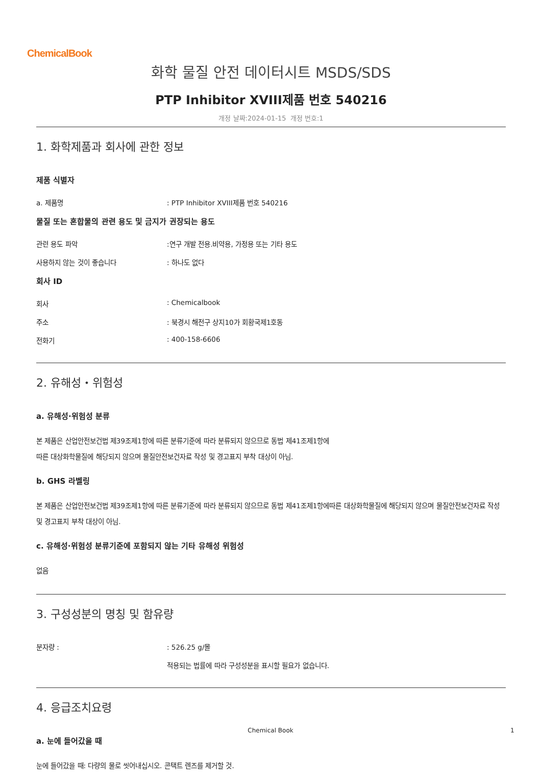ChemicalBook
화학 물질 안전 데이터시트 MSDS/SDS
PTP Inhibitor XVIII제품 번호 540216
개정 날짜:2024-01-15 개정 번호:1
1. 화학제품과 회사에 관한 정보
제품 식별자
a. 제품명: PTP Inhibitor XVIII제품 번호 540216
물질 또는 혼합물의 관련 용도 및 금지가 권장되는 용도
관련 용도 파악:연구 개발 전용.비약용, 가정용 또는 기타 용도
사용하지 않는 것이 좋습니다: 하나도 없다
회사 ID
회사: Chemicalbook
주소: 북경시 해전구 상지10가 회황국제1호동
전화기: 400-158-6606
2. 유해성・위험성
a. 유해성·위험성 분류
본 제품은 산업안전보건법 제39조제1항에 따른 분류기준에 따라 분류되지 않으므로 동법 제41조제1항에
따른 대상화학물질에 해당되지 않으며 물질안전보건자료 작성 및 경고표지 부착 대상이 아님.
b. GHS 라벨링
본 제품은 산업안전보건법 제39조제1항에 따른 분류기준에 따라 분류되지 않으므로 동법 제41조제1항에따른 대상화학물질에 해당되지 않으며 물질안전보건자료 작성 및 경고표지 부착 대상이 아님.
c. 유해성·위험성 분류기준에 포함되지 않는 기타 유해성 위험성
없음
3. 구성성분의 명칭 및 함유량
분자량 :: 526.25 g/몰
적용되는 법률에 따라 구성성분을 표시할 필요가 없습니다.
4. 응급조치요령
a. 눈에 들어갔을 때
눈에 들어갔을 때: 다량의 물로 씻어내십시오. 콘택트 렌즈를 제거할 것.
Chemical Book 1